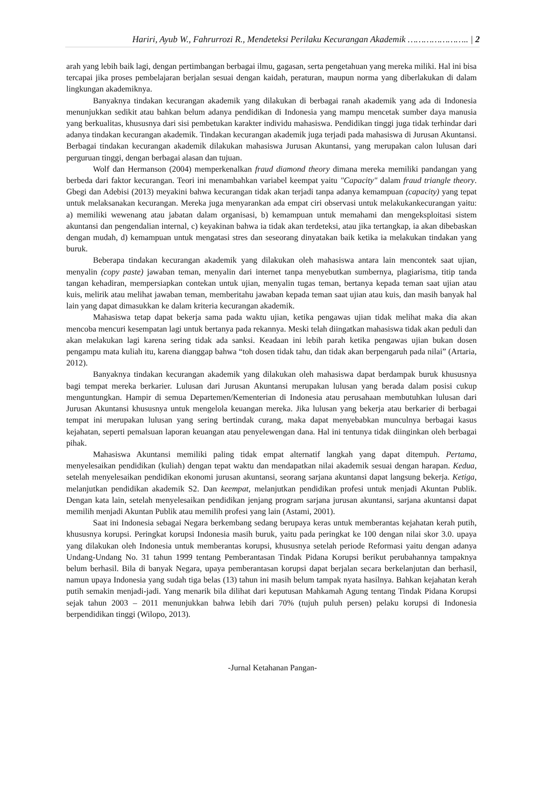Hariri, Ayub W., Fahrurrozi R., Mendeteksi Perilaku Kecurangan Akademik ………………….. | 2
arah yang lebih baik lagi, dengan pertimbangan berbagai ilmu, gagasan, serta pengetahuan yang mereka miliki. Hal ini bisa tercapai jika proses pembelajaran berjalan sesuai dengan kaidah, peraturan, maupun norma yang diberlakukan di dalam lingkungan akademiknya.
Banyaknya tindakan kecurangan akademik yang dilakukan di berbagai ranah akademik yang ada di Indonesia menunjukkan sedikit atau bahkan belum adanya pendidikan di Indonesia yang mampu mencetak sumber daya manusia yang berkualitas, khususnya dari sisi pembetukan karakter individu mahasiswa. Pendidikan tinggi juga tidak terhindar dari adanya tindakan kecurangan akademik. Tindakan kecurangan akademik juga terjadi pada mahasiswa di Jurusan Akuntansi. Berbagai tindakan kecurangan akademik dilakukan mahasiswa Jurusan Akuntansi, yang merupakan calon lulusan dari perguruan tinggi, dengan berbagai alasan dan tujuan.
Wolf dan Hermanson (2004) memperkenalkan fraud diamond theory dimana mereka memiliki pandangan yang berbeda dari faktor kecurangan. Teori ini menambahkan variabel keempat yaitu "Capacity" dalam fraud triangle theory. Gbegi dan Adebisi (2013) meyakini bahwa kecurangan tidak akan terjadi tanpa adanya kemampuan (capacity) yang tepat untuk melaksanakan kecurangan. Mereka juga menyarankan ada empat ciri observasi untuk melakukankecurangan yaitu: a) memiliki wewenang atau jabatan dalam organisasi, b) kemampuan untuk memahami dan mengeksploitasi sistem akuntansi dan pengendalian internal, c) keyakinan bahwa ia tidak akan terdeteksi, atau jika tertangkap, ia akan dibebaskan dengan mudah, d) kemampuan untuk mengatasi stres dan seseorang dinyatakan baik ketika ia melakukan tindakan yang buruk.
Beberapa tindakan kecurangan akademik yang dilakukan oleh mahasiswa antara lain mencontek saat ujian, menyalin (copy paste) jawaban teman, menyalin dari internet tanpa menyebutkan sumbernya, plagiarisma, titip tanda tangan kehadiran, mempersiapkan contekan untuk ujian, menyalin tugas teman, bertanya kepada teman saat ujian atau kuis, melirik atau melihat jawaban teman, memberitahu jawaban kepada teman saat ujian atau kuis, dan masih banyak hal lain yang dapat dimasukkan ke dalam kriteria kecurangan akademik.
Mahasiswa tetap dapat bekerja sama pada waktu ujian, ketika pengawas ujian tidak melihat maka dia akan mencoba mencuri kesempatan lagi untuk bertanya pada rekannya. Meski telah diingatkan mahasiswa tidak akan peduli dan akan melakukan lagi karena sering tidak ada sanksi. Keadaan ini lebih parah ketika pengawas ujian bukan dosen pengampu mata kuliah itu, karena dianggap bahwa “toh dosen tidak tahu, dan tidak akan berpengaruh pada nilai” (Artaria, 2012).
Banyaknya tindakan kecurangan akademik yang dilakukan oleh mahasiswa dapat berdampak buruk khususnya bagi tempat mereka berkarier. Lulusan dari Jurusan Akuntansi merupakan lulusan yang berada dalam posisi cukup menguntungkan. Hampir di semua Departemen/Kementerian di Indonesia atau perusahaan membutuhkan lulusan dari Jurusan Akuntansi khususnya untuk mengelola keuangan mereka. Jika lulusan yang bekerja atau berkarier di berbagai tempat ini merupakan lulusan yang sering bertindak curang, maka dapat menyebabkan munculnya berbagai kasus kejahatan, seperti pemalsuan laporan keuangan atau penyelewengan dana. Hal ini tentunya tidak diinginkan oleh berbagai pihak.
Mahasiswa Akuntansi memiliki paling tidak empat alternatif langkah yang dapat ditempuh. Pertama, menyelesaikan pendidikan (kuliah) dengan tepat waktu dan mendapatkan nilai akademik sesuai dengan harapan. Kedua, setelah menyelesaikan pendidikan ekonomi jurusan akuntansi, seorang sarjana akuntansi dapat langsung bekerja. Ketiga, melanjutkan pendidikan akademik S2. Dan keempat, melanjutkan pendidikan profesi untuk menjadi Akuntan Publik. Dengan kata lain, setelah menyelesaikan pendidikan jenjang program sarjana jurusan akuntansi, sarjana akuntansi dapat memilih menjadi Akuntan Publik atau memilih profesi yang lain (Astami, 2001).
Saat ini Indonesia sebagai Negara berkembang sedang berupaya keras untuk memberantas kejahatan kerah putih, khususnya korupsi. Peringkat korupsi Indonesia masih buruk, yaitu pada peringkat ke 100 dengan nilai skor 3.0. upaya yang dilakukan oleh Indonesia untuk memberantas korupsi, khususnya setelah periode Reformasi yaitu dengan adanya Undang-Undang No. 31 tahun 1999 tentang Pemberantasan Tindak Pidana Korupsi berikut perubahannya tampaknya belum berhasil. Bila di banyak Negara, upaya pemberantasan korupsi dapat berjalan secara berkelanjutan dan berhasil, namun upaya Indonesia yang sudah tiga belas (13) tahun ini masih belum tampak nyata hasilnya. Bahkan kejahatan kerah putih semakin menjadi-jadi. Yang menarik bila dilihat dari keputusan Mahkamah Agung tentang Tindak Pidana Korupsi sejak tahun 2003 – 2011 menunjukkan bahwa lebih dari 70% (tujuh puluh persen) pelaku korupsi di Indonesia berpendidikan tinggi (Wilopo, 2013).
-Jurnal Ketahanan Pangan-